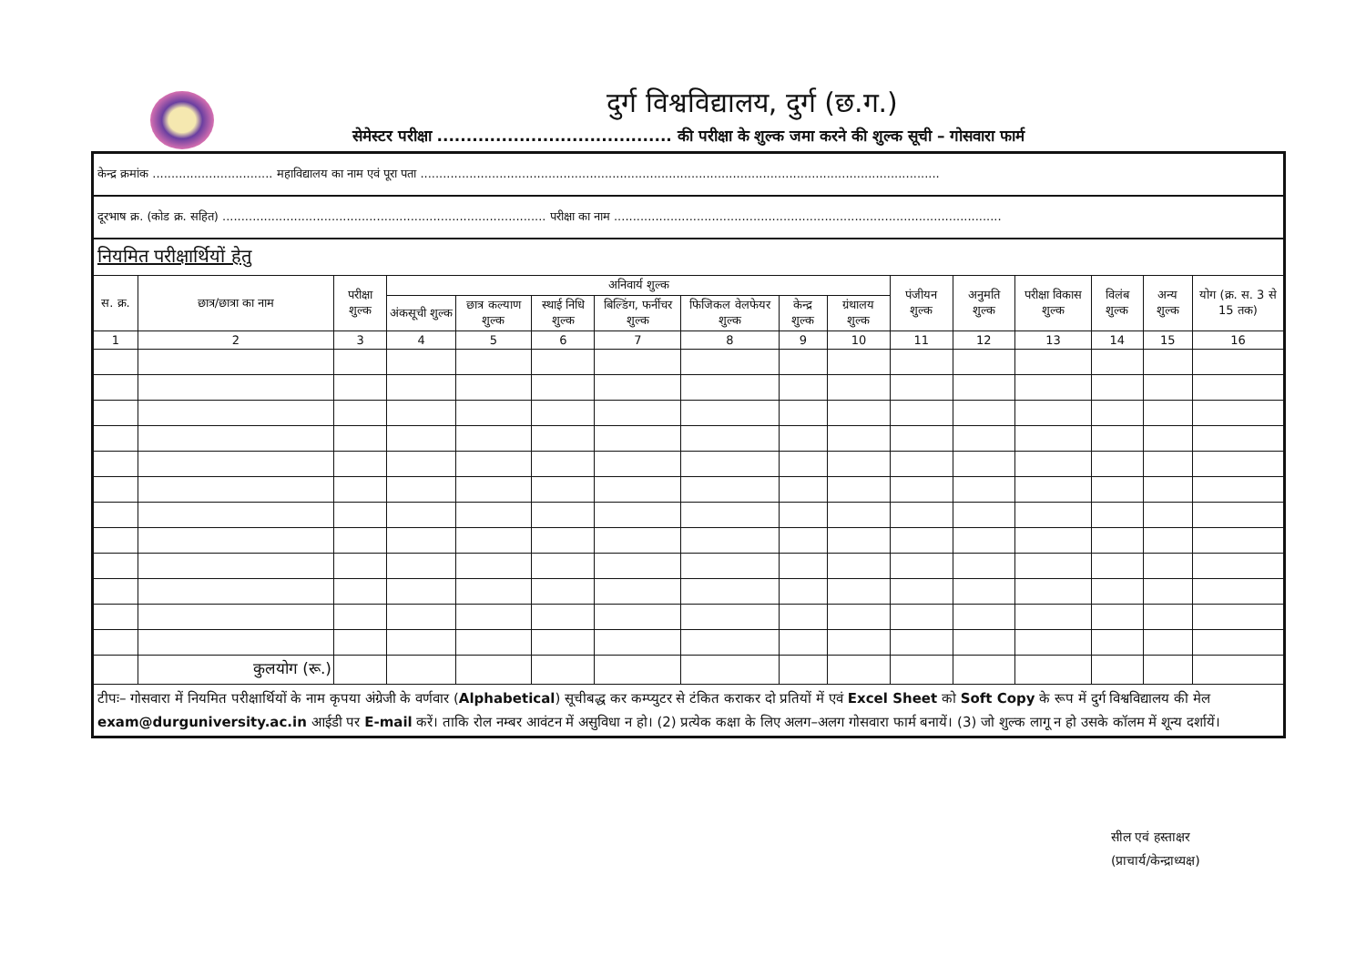दुर्ग विश्वविद्यालय, दुर्ग (छ.ग.)
सेमेस्टर परीक्षा ........................................ की परीक्षा के शुल्क जमा करने की शुल्क सूची – गोसवारा फार्म
| केन्द्र क्रमांक ................................ महाविद्यालय का नाम एवं पूरा पता .......................................................................................................................................... | | | | | | | | | | | | | | | |
| दूरभाष क्र. (कोड क्र. सहित) ...................................................................................... परीक्षा का नाम ....................................................................................................... | | | | | | | | | | | | | | | |
| नियमित परीक्षार्थियों हेतु | | | | | | | | | | | | | | | |
| स. क्र. | छात्र/छात्रा का नाम | परीक्षा शुल्क | अनिवार्य शुल्क | | | | | | | पंजीयन शुल्क | अनुमति शुल्क | परीक्षा विकास शुल्क | विलंब शुल्क | अन्य शुल्क | योग (क्र. स. 3 से 15 तक) |
| | | | अंकसूची शुल्क | छात्र कल्याण शुल्क | स्थाई निधि शुल्क | बिल्डिंग, फर्नीचर शुल्क | फिजिकल वेलफेयर शुल्क | केन्द्र शुल्क | ग्रंथालय शुल्क | | | | | | |
| 1 | 2 | 3 | 4 | 5 | 6 | 7 | 8 | 9 | 10 | 11 | 12 | 13 | 14 | 15 | 16 |
| | कुलयोग (रू.) | | | | | | | | | | | | | | |
| टीपः– गोसवारा में नियमित परीक्षार्थियों के नाम कृपया अंग्रेजी के वर्णवार ( Alphabetical ) सूचीबद्ध कर कम्प्युटर से टंकित कराकर दो प्रतियों में एवं Excel Sheet को Soft Copy के रूप में दुर्ग विश्वविद्यालय की मेल exam@durguniversity.ac.in आईडी पर E-mail करें। ताकि रोल नम्बर आवंटन में असुविधा न हो। (2) प्रत्येक कक्षा के लिए अलग–अलग गोसवारा फार्म बनायें। (3) जो शुल्क लागू न हो उसके कॉलम में शून्य दर्शायें। | | | | | | | | | | | | | | | |
सील एवं हस्ताक्षर
(प्राचार्य/केन्द्राध्यक्ष)